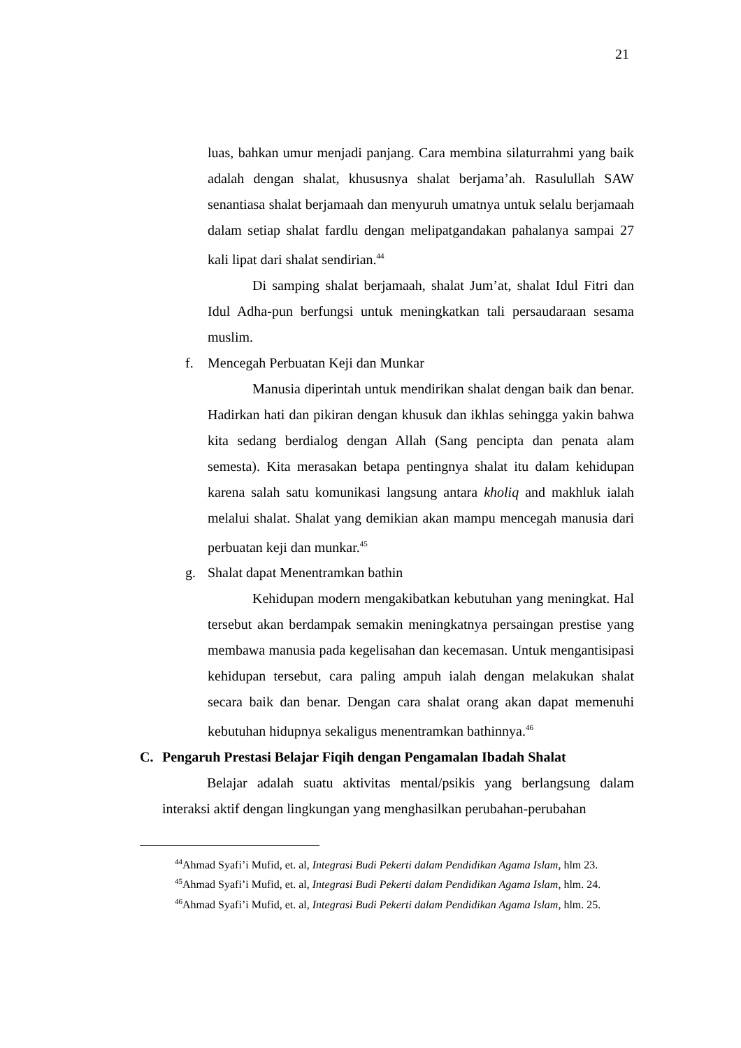21
luas, bahkan umur menjadi panjang. Cara membina silaturrahmi yang baik adalah dengan shalat, khususnya shalat berjama’ah. Rasulullah SAW senantiasa shalat berjamaah dan menyuruh umatnya untuk selalu berjamaah dalam setiap shalat fardlu dengan melipatgandakan pahalanya sampai 27 kali lipat dari shalat sendirian.<sup>44</sup>
Di samping shalat berjamaah, shalat Jum’at, shalat Idul Fitri dan Idul Adha-pun berfungsi untuk meningkatkan tali persaudaraan sesama muslim.
f. Mencegah Perbuatan Keji dan Munkar
Manusia diperintah untuk mendirikan shalat dengan baik dan benar. Hadirkan hati dan pikiran dengan khusuk dan ikhlas sehingga yakin bahwa kita sedang berdialog dengan Allah (Sang pencipta dan penata alam semesta). Kita merasakan betapa pentingnya shalat itu dalam kehidupan karena salah satu komunikasi langsung antara kholiq and makhluk ialah melalui shalat. Shalat yang demikian akan mampu mencegah manusia dari perbuatan keji dan munkar.<sup>45</sup>
g. Shalat dapat Menentramkan bathin
Kehidupan modern mengakibatkan kebutuhan yang meningkat. Hal tersebut akan berdampak semakin meningkatnya persaingan prestise yang membawa manusia pada kegelisahan dan kecemasan. Untuk mengantisipasi kehidupan tersebut, cara paling ampuh ialah dengan melakukan shalat secara baik dan benar. Dengan cara shalat orang akan dapat memenuhi kebutuhan hidupnya sekaligus menentramkan bathinnya.<sup>46</sup>
C. Pengaruh Prestasi Belajar Fiqih dengan Pengamalan Ibadah Shalat
Belajar adalah suatu aktivitas mental/psikis yang berlangsung dalam interaksi aktif dengan lingkungan yang menghasilkan perubahan-perubahan
<sup>44</sup> Ahmad Syafi’i Mufid, et. al, Integrasi Budi Pekerti dalam Pendidikan Agama Islam, hlm 23.
<sup>45</sup> Ahmad Syafi’i Mufid, et. al, Integrasi Budi Pekerti dalam Pendidikan Agama Islam, hlm. 24.
<sup>46</sup> Ahmad Syafi’i Mufid, et. al, Integrasi Budi Pekerti dalam Pendidikan Agama Islam, hlm. 25.